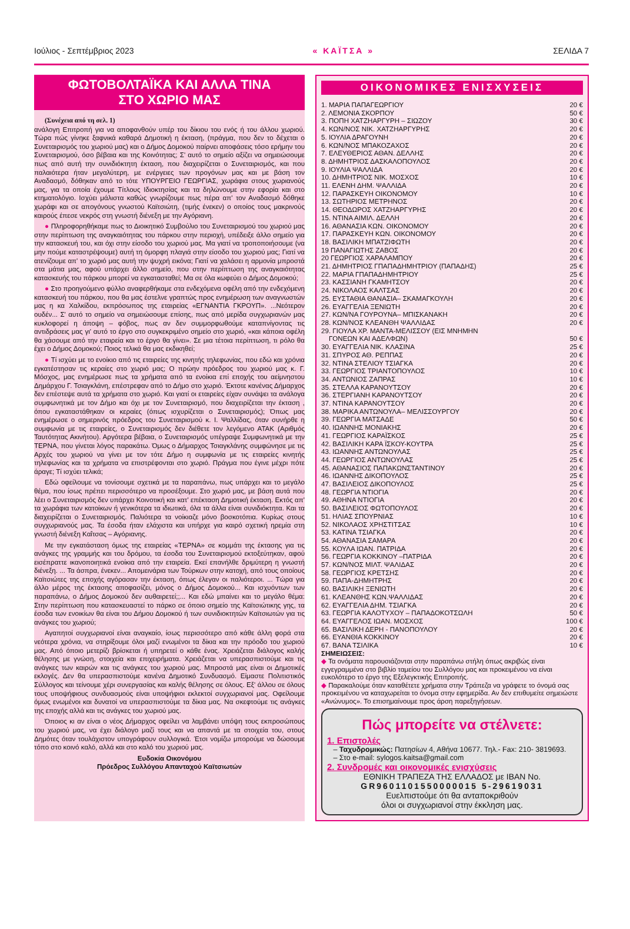Ιούλιος - Σεπτέμβριος 2023 « ΚΑΪΤΣΑ » ΣΕΛΙΔΑ 7
ΦΩΤΟΒΟΛΤΑΪΚΑ ΚΑΙ ΑΛΛΑ ΤΙΝΑ
ΣΤΟ ΧΩΡΙΟ ΜΑΣ
(Συνέχεια από τη σελ. 1)
ανάλογη Επιτροπή για να αποφανθούν υπέρ του δίκιου του ενός ή του άλλου χωριού. Τώρα πώς γίνηκε ξαφνικά καθαρά Δημοτική η έκταση, (πράγμα, που δεν το δέχεται ο Συνεταιρισμός του χωριού μας) και ο Δήμος Δομοκού παίρνει αποφάσεις τόσο ερήμην του Συνεταιρισμού, όσο βέβαια και της Κοινότητας; Σ' αυτό το σημείο αξίζει να σημειώσουμε πως από αυτή την συνιδιόκτητη έκταση, που διαχειρίζεται ο Συνεταιρισμός, και που παλαιότερα ήταν μεγαλύτερη, με ενέργειες των προγόνων μας και με βάση τον Αναδασμό, δόθηκαν από το τότε ΥΠΟΥΡΓΕΙΟ ΓΕΩΡΓΙΑΣ, χωράφια στους χωριανούς μας, για τα οποία έχουμε Τίτλους Ιδιοκτησίας και τα δηλώνουμε στην εφορία και στο κτηματολόγιο. Ισχύει μάλιστα καθώς γνωρίζουμε πως πέρα απ' τον Αναδασμό δόθηκε χωράφι και σε απογόνους γνωστού Καϊτσιώτη, (τιμής ένεκεν) ο οποίος τους μακρινούς καιρούς έπεσε νεκρός στη γνωστή διένεξη με την Αγόριανη.
● Πληροφορηθήκαμε πως το Διοικητικό Συμβούλιο του Συνεταιρισμού του χωριού μας στην περίπτωση της αναγκαιότητας του πάρκου στην περιοχή, υπέδειξε άλλο σημείο για την κατασκευή του, και όχι στην είσοδο του χωριού μας. Μα γιατί να τροποποιήσουμε (να μην πούμε καταστρέψουμε) αυτή τη όμορφη πλαγιά στην είσοδο του χωριού μας; Γιατί να ατενίζουμε απ' το χωριό μας αυτή την ψυχρή εικόνα; Γιατί να χαλάσει η αρμονία μπροστά στα μάτια μας, αφού υπάρχει άλλο σημείο, που στην περίπτωση της αναγκαιότητας κατασκευής του πάρκου μπορεί να εγκατασταθεί; Μα σε όλα κωφεύει ο Δήμος Δομοκού;
● Στο προηγούμενο φύλλο αναφερθήκαμε στα ενδεχόμενα οφέλη από την ενδεχόμενη κατασκευή του πάρκου, που θα μας έστελνε γραπτώς προς ενημέρωση των αναγνωστών μας η κα Χαλκίδου, εκπρόσωπος της εταιρείας «ΕΓΝΑΝΤΙΑ ΓΚΡΟΥΠ». ...Νεότερον ουδέν... Σ' αυτό το σημείο να σημειώσουμε επίσης, πως από μερίδα συγχωριανών μας κυκλοφορεί η άποψη – φόβος, πως αν δεν συμμορφωθούμε καταπνίγοντας τις αντιδράσεις μας γι' αυτό το έργο στο συγκεκριμένο σημείο στο χωριό, «και κάποια οφέλη θα χάσουμε από την εταιρεία και το έργο θα γίνει». Σε μια τέτοια περίπτωση, τι ρόλο θα έχει ο Δήμος Δομοκού; Ποιος τελικά θα μας εκδικηθεί;
● Τί ισχύει με το ενοίκιο από τις εταιρείες της κινητής τηλεφωνίας, που εδώ και χρόνια εγκατέστησαν τις κεραίες στο χωριό μας; Ο πρώην πρόεδρος του χωριού μας κ. Γ. Μόσχος, μας ενημέρωσε πως τα χρήματα από τα ενοίκια επί εποχής του αείμνηστου Δημάρχου Γ. Τσιαγκλάνη, επέστρεφαν από το Δήμο στο χωριό. Έκτοτε κανένας Δήμαρχος δεν επέστεψε αυτά τα χρήματα στο χωριό. Και γιατί οι εταιρείες είχαν συνάψει τα ανάλογα συμφωνητικά με τον Δήμο και όχι με τον Συνεταιρισμό, που διαχειρίζεται την έκταση , όπου εγκαταστάθηκαν οι κεραίες (όπως ισχυρίζεται ο Συνεταιρισμός); Όπως μας ενημέρωσε ο σημερινός πρόεδρος του Συνεταιρισμού κ. Ι. Ψαλλίδας, όταν συνήρθε η συμφωνία με τις εταιρείες, ο Συνεταιρισμός δεν διέθετε τον λεγόμενο ΑΤΑΚ (Αριθμός Ταυτότητας Ακινήτου). Αργότερα βέβαια, ο Συνεταιρισμός υπέγραψε Συμφωνητικά με την ΤΕΡΝΑ, που γίνεται λόγος παρακάτω. Όμως ο Δήμαρχος Τσιαγκλάνης συμφώνησε με τις Αρχές του χωριού να γίνει με τον τότε Δήμο η συμφωνία με τις εταιρείες κινητής τηλεφωνίας και τα χρήματα να επιστρέφονται στο χωριό. Πράγμα που έγινε μέχρι πότε άραγε; Τί ισχύει τελικά;
Εδώ οφείλουμε να τονίσουμε σχετικά με τα παραπάνω, πως υπάρχει και το μεγάλο θέμα, που ίσως πρέπει περισσότερο να προσέξουμε. Στο χωριό μας, με βάση αυτά που λέει ο Συνεταιρισμός δεν υπάρχει Κοινοτική και κατ' επέκταση Δημοτική έκταση. Εκτός απ' τα χωράφια των κατοίκων ή γενικότερα τα ιδιωτικά, όλα τα άλλα είναι συνιδιόκτητα. Και τα διαχειρίζεται ο Συνεταιρισμός. Παλιότερα τα νοίκιαζε μόνο βοσκοτόπια. Κυρίως στους συγχωριανούς μας. Τα έσοδα ήταν ελάχιστα και υπήρχε για καιρό σχετική ηρεμία στη γνωστή διένεξη Καΐτσας – Αγόριανης.
Με την εγκατάσταση όμως της εταιρείας «ΤΕΡΝΑ» σε κομμάτι της έκτασης για τις ανάγκες της γραμμής και του δρόμου, τα έσοδα του Συνεταιρισμού εκτοξεύτηκαν, αφού εισέπραττε ικανοποιητικά ενοίκια από την εταιρεία. Εκεί επανήλθε δριμύτερη η γνωστή διένεξη. ... Τα άσπρα, ένεκεν... Απομεινάρια των Τούρκων στην κατοχή, από τους οποίους Καϊτσιώτες της εποχής αγόρασαν την έκταση, όπως έλεγαν οι παλιότεροι. ... Τώρα για άλλο μέρος της έκτασης αποφασίζει, μόνος ο Δήμος Δομοκού... Και ισχυόντων των παραπάνω, ο Δήμος Δομοκού δεν αυθαιρετεί;;... Και εδώ μπαίνει και το μεγάλο θέμα: Στην περίπτωση που κατασκευαστεί το πάρκο σε όποιο σημείο της Καϊτσιώτικης γης, τα έσοδα των ενοικίων θα είναι του Δήμου Δομοκού ή των συνιδιοκτητών Καϊτσιωτών για τις ανάγκες του χωριού;
Αγαπητοί συγχωριανοί είναι αναγκαίο, ίσως περισσότερο από κάθε άλλη φορά στα νεότερα χρόνια, να στηρίξουμε όλοι μαζί ενωμένοι τα δίκια και την πρόοδο του χωριού μας. Από όποιο μετερίζι βρίσκεται ή υπηρετεί ο κάθε ένας. Χρειάζεται διάλογος καλής θέλησης με γνώση, στοιχεία και επιχειρήματα. Χρειάζεται να υπερασπιστούμε και τις ανάγκες των καιρών και τις ανάγκες του χωριού μας. Μπροστά μας είναι οι Δημοτικές εκλογές. Δεν θα υπερασπιστούμε κανένα Δημοτικό Συνδυασμό. Είμαστε Πολιτιστικός Σύλλογος και τείνουμε χέρι συνεργασίας και καλής θέλησης σε όλους. Εξ' άλλου σε όλους τους υποψήφιους συνδυασμούς είναι υποψήφιοι εκλεκτοί συγχωριανοί μας. Οφείλουμε όμως ενωμένοι και δυνατοί να υπερασπιστούμε τα δίκια μας. Να σκεφτούμε τις ανάγκες της εποχής αλλά και τις ανάγκες του χωριού μας.
Όποιος κι αν είναι ο νέος Δήμαρχος οφείλει να λαμβάνει υπόψη τους εκπροσώπους του χωριού μας, να έχει διάλογο μαζί τους και να απαντά με τα στοιχεία του, στους Δημότες όταν τουλάχιστον υπογράφουν συλλογικά. Έτσι νομίζω μπορούμε να δώσουμε τόπο στο κοινό καλό, αλλά και στο καλό του χωριού μας.
Ευδοκία Οικονόμου
Πρόεδρος Συλλόγου Απανταχού Καϊτσιωτών
ΟΙΚΟΝΟΜΙΚΕΣ ΕΝΙΣΧΥΣΕΙΣ
| 1. ΜΑΡΙΑ ΠΑΠΑΓΕΩΡΓΙΟΥ | 20 € |
| 2. ΛΕΜΟΝΙΑ ΣΚΟΡΠΟΥ | 50 € |
| 3. ΠΟΠΗ ΧΑΤΖΗΑΡΓΥΡΗ – ΣΙΩΖΟΥ | 30 € |
| 4. ΚΩΝ/ΝΟΣ ΝΙΚ. ΧΑΤΖΗΑΡΓΥΡΗΣ | 20 € |
| 5. ΙΟΥΛΙΑ ΔΡΑΓΟΥΝΗ | 20 € |
| 6. ΚΩΝ/ΝΟΣ ΜΠΑΚΟΖΑΧΟΣ | 20 € |
| 7. ΕΛΕΥΘΕΡΙΟΣ ΑΘΑΝ. ΔΕΛΛΗΣ | 20 € |
| 8. ΔΗΜΗΤΡΙΟΣ ΔΑΣΚΑΛΟΠΟΥΛΟΣ | 20 € |
| 9. ΙΟΥΛΙΑ ΨΑΛΛΙΔΑ | 20 € |
| 10. ΔΗΜΗΤΡΙΟΣ ΝΙΚ. ΜΟΣΧΟΣ | 10 € |
| 11. ΕΛΕΝΗ ΔΗΜ. ΨΑΛΛΙΔΑ | 20 € |
| 12. ΠΑΡΑΣΚΕΥΗ ΟΙΚΟΝΟΜΟΥ | 10 € |
| 13. ΣΩΤΗΡΙΟΣ ΜΕΤΡΗΝΟΣ | 20 € |
| 14. ΘΕΟΔΩΡΟΣ ΧΑΤΖΗΑΡΓΥΡΗΣ | 20 € |
| 15. ΝΤΙΝΑ ΑΙΜΙΛ. ΔΕΛΛΗ | 20 € |
| 16. ΑΘΑΝΑΣΙΑ ΚΩΝ. ΟΙΚΟΝΟΜΟΥ | 20 € |
| 17. ΠΑΡΑΣΚΕΥΗ ΚΩΝ. ΟΙΚΟΝΟΜΟΥ | 20 € |
| 18. ΒΑΣΙΛΙΚΗ ΜΠΑΤΖΙΦΩΤΗ | 20 € |
| 19 ΠΑΝΑΓΙΩΤΗΣ ΖΑΒΟΣ | 20 € |
| 20 ΓΕΩΡΓΙΟΣ ΧΑΡΑΛΑΜΠΟΥ | 20 € |
| 21. ΔΗΜΗΤΡΙΟΣ ΓΠΑΠΑΔΗΜΗΤΡΙΟΥ (ΠΑΠΑΔΗΣ) | 25 € |
| 22. ΜΑΡΙΑ ΓΠΑΠΑΔΗΜΗΤΡΙΟΥ | 25 € |
| 23. ΚΑΣΣΙΑΝΗ ΓΚΑΜΗΤΣΟΥ | 20 € |
| 24. ΝΙΚΟΛΑΟΣ ΚΑΛΤΣΑΣ | 20 € |
| 25. ΕΥΣΤΑΘΙΑ ΘΑΝΑΣΙΑ– ΣΚΑΜΑΓΚΟΥΛΗ | 20 € |
| 26. ΕΥΑΓΓΕΛΙΑ ΞΕΝΙΩΤΗ | 20 € |
| 27. ΚΩΝ/ΝΑ ΓΟΥΡΟΥΝΑ– ΜΠΙΣΚΑΝΑΚΗ | 20 € |
| 28. ΚΩΝ/ΝΟΣ ΚΛΕΑΝΘΗ ΨΑΛΛΙΔΑΣ | 20 € |
| 29. ΓΙΟΥΛΑ ΧΡ. ΜΑΝΤΑ-ΜΕΛΙΣΣΟΥ (ΕΙΣ ΜΝΗΜΗΝ ΓΟΝΕΩΝ ΚΑΙ ΑΔΕΛΦΩΝ) | 50 € |
| 30. ΕΥΑΓΓΕΛΙΑ ΝΙΚ. ΚΛΑΣΙΝΑ | 25 € |
| 31. ΣΠΥΡΟΣ ΑΘ. ΡΕΠΠΑΣ | 20 € |
| 32. ΝΤΙΝΑ ΣΤΕΛΙΟΥ ΤΣΙΑΓΚΑ | 20 € |
| 33. ΓΕΩΡΓΙΟΣ ΤΡΙΑΝΤΟΠΟΥΛΟΣ | 10 € |
| 34. ΑΝΤΩΝΙΟΣ ΖΑΠΡΑΣ | 10 € |
| 35. ΣΤΕΛΛΑ ΚΑΡΑΝΟΥΤΣΟΥ | 20 € |
| 36. ΣΤΕΡΓΙΑΝΗ ΚΑΡΑΝΟΥΤΣΟΥ | 20 € |
| 37. ΝΤΙΝΑ ΚΑΡΑΝΟΥΤΣΟΥ | 20 € |
| 38. ΜΑΡΙΚΑ ΑΝΤΩΝΟΥΛΑ– ΜΕΛΙΣΣΟΥΡΓΟΥ | 20 € |
| 39. ΓΕΩΡΓΙΑ ΜΑΤΣΑΔΕ | 50 € |
| 40. ΙΩΑΝΝΗΣ ΜΟΝΙΑΚΗΣ | 20 € |
| 41. ΓΕΩΡΓΙΟΣ ΚΑΡΑΪΣΚΟΣ | 25 € |
| 42. ΒΑΣΙΛΙΚΗ ΚΑΡΑ ΪΣΚΟΥ-ΚΟΥΤΡΑ | 25 € |
| 43. ΙΩΑΝΝΗΣ ΑΝΤΩΝΟΥΛΑΣ | 25 € |
| 44. ΓΕΩΡΓΙΟΣ ΑΝΤΩΝΟΥΛΑΣ | 25 € |
| 45. ΑΘΑΝΑΣΙΟΣ ΠΑΠΑΚΩΝΣΤΑΝΤΙΝΟΥ | 20 € |
| 46. ΙΩΑΝΝΗΣ ΔΙΚΟΠΟΥΛΟΣ | 25 € |
| 47. ΒΑΣΙΛΕΙΟΣ ΔΙΚΟΠΟΥΛΟΣ | 25 € |
| 48. ΓΕΩΡΓΙΑ ΝΤΙΟΓΙΑ | 20 € |
| 49. ΑΘΗΝΑ ΝΤΙΟΓΙΑ | 20 € |
| 50. ΒΑΣΙΛΕΙΟΣ ΦΩΤΟΠΟΥΛΟΣ | 20 € |
| 51. ΗΛΙΑΣ ΣΠΟΥΡΝΙΑΣ | 10 € |
| 52. ΝΙΚΟΛΑΟΣ ΧΡΗΣΤΙΤΣΑΣ | 10 € |
| 53. ΚΑΤΙΝΑ ΤΣΙΑΓΚΑ | 20 € |
| 54. ΑΘΑΝΑΣΙΑ ΣΑΜΑΡΑ | 20 € |
| 55. ΚΟΥΛΑ ΙΩΑΝ. ΠΑΤΡΙΔΑ | 20 € |
| 56. ΓΕΩΡΓΙΑ ΚΟΚΚΙΝΟΥ –ΠΑΤΡΙΔΑ | 20 € |
| 57. ΚΩΝ/ΝΟΣ ΜΙΛΤ. ΨΑΛΙΔΑΣ | 20 € |
| 58. ΓΕΩΡΓΙΟΣ ΚΡΕΤΣΗΣ | 20 € |
| 59. ΠΑΠΑ-ΔΗΜΗΤΡΗΣ | 20 € |
| 60. ΒΑΣΙΛΙΚΗ ΞΕΝΙΩΤΗ | 20 € |
| 61. ΚΛΕΑΝΘΗΣ ΚΩΝ.ΨΑΛΛΙΔΑΣ | 20 € |
| 62. ΕΥΑΓΓΕΛΙΑ ΔΗΜ. ΤΣΙΑΓΚΑ | 20 € |
| 63. ΓΕΩΡΓΙΑ ΚΑΛΟΤΥΧΟΥ – ΠΑΠΑΔΟΚΟΤΣΩΛΗ | 50 € |
| 64. ΕΥΑΓΓΕΛΟΣ ΙΩΑΝ. ΜΟΣΧΟΣ | 100 € |
| 65. ΒΑΣΙΛΙΚΗ ΔΕΡΗ - ΠΑΝΟΠΟΥΛΟΥ | 20 € |
| 66. ΕΥΑΝΘΙΑ ΚΟΚΚΙΝΟΥ | 20 € |
| 67. ΒΑΝΑ ΤΣΙΛΙΚΑ | 10 € |
ΣΗΜΕΙΩΣΕΙΣ:
◆ Τα ονόματα παρουσιάζονται στην παραπάνω στήλη όπως ακριβώς είναι εγγεγραμμένα στο βιβλίο ταμείου του Συλλόγου μας και προκειμένου να είναι ευκολότερο το έργο της Εξελεγκτικής Επιτροπής.
◆ Παρακαλούμε όταν καταθέτετε χρήματα στην Τράπεζα να γράφετε το όνομά σας προκειμένου να καταχωρείται το όνομα στην εφημερίδα. Αν δεν επιθυμείτε σημειώστε «Ανώνυμος». Το επισημαίνουμε προς άρση παρεξηγήσεων.
Πώς μπορείτε να στέλνετε:
1. Επιστολές
– Ταχυδρομικώς: Πατησίων 4, Αθήνα 10677. Τηλ.- Fax: 210- 3819693.
– Στο e-mail: sylogos.kaitsa@gmail.com
2. Συνδρομές και οικονομικές ενισχύσεις
ΕΘΝΙΚΗ ΤΡΑΠΕΖΑ ΤΗΣ ΕΛΛΑΔΟΣ με IBAN No.
GR9601101550000015 5-29619031
Ευελπιστούμε ότι θα ανταποκριθούν
όλοι οι συγχωριανοί στην έκκληση μας.